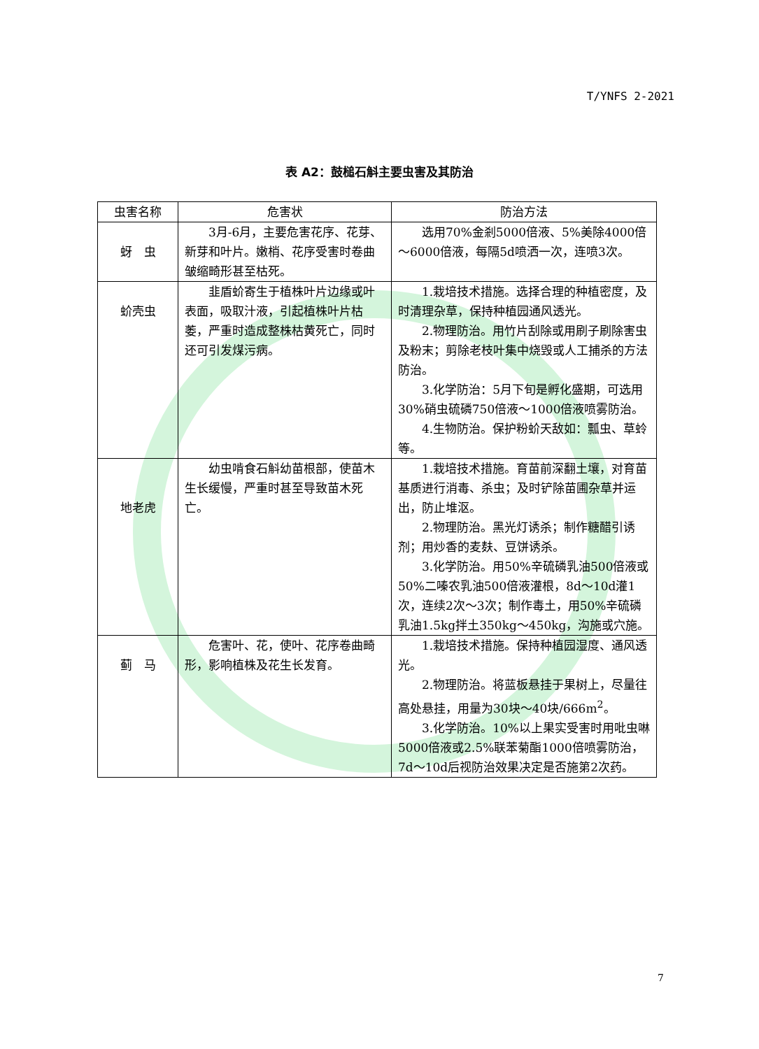T/YNFS 2-2021
表 A2：鼓槌石斛主要虫害及其防治
| 虫害名称 | 危害状 | 防治方法 |
| --- | --- | --- |
| 蚜 虫 | 3月-6月，主要危害花序、花芽、新芽和叶片。嫩梢、花序受害时卷曲皱缩畸形甚至枯死。 | 选用70%金剎5000倍液、5%美除4000倍～6000倍液，每隔5d喷洒一次，连喷3次。 |
| 蚧壳虫 | 韭盾蚧寄生于植株叶片边缘或叶表面，吸取汁液，引起植株叶片枯萎，严重时造成整株枯黄死亡，同时还可引发煤污病。 | 1.栽培技术措施。选择合理的种植密度，及时清理杂草，保持种植园通风透光。 2.物理防治。用竹片刮除或用刷子刷除害虫及粉末；剪除老枝叶集中烧毁或人工捕杀的方法防治。 3.化学防治：5月下旬是孵化盛期，可选用30%硝虫硫磷750倍液～1000倍液喷雾防治。 4.生物防治。保护粉蚧天敌如：瓢虫、草蛉等。 |
| 地老虎 | 幼虫啃食石斛幼苗根部，使苗木生长缓慢，严重时甚至导致苗木死亡。 | 1.栽培技术措施。育苗前深翻土壤，对育苗基质进行消毒、杀虫；及时铲除苗圃杂草并运出，防止堆沤。 2.物理防治。黑光灯诱杀；制作糖醋引诱剂；用炒香的麦麸、豆饼诱杀。 3.化学防治。用50%辛硫磷乳油500倍液或50%二嗪农乳油500倍液灌根，8d～10d灌1次，连续2次～3次；制作毒土，用50%辛硫磷乳油1.5kg拌土350kg～450kg，沟施或穴施。 |
| 蓟 马 | 危害叶、花，使叶、花序卷曲畸形，影响植株及花生长发育。 | 1.栽培技术措施。保持种植园湿度、通风透光。 2.物理防治。将蓝板悬挂于果树上，尽量往高处悬挂，用量为30块～40块/666m<sup>2</sup>。 3.化学防治。10%以上果实受害时用吡虫啉5000倍液或2.5%联苯菊酯1000倍喷雾防治，7d～10d后视防治效果决定是否施第2次药。 |
7